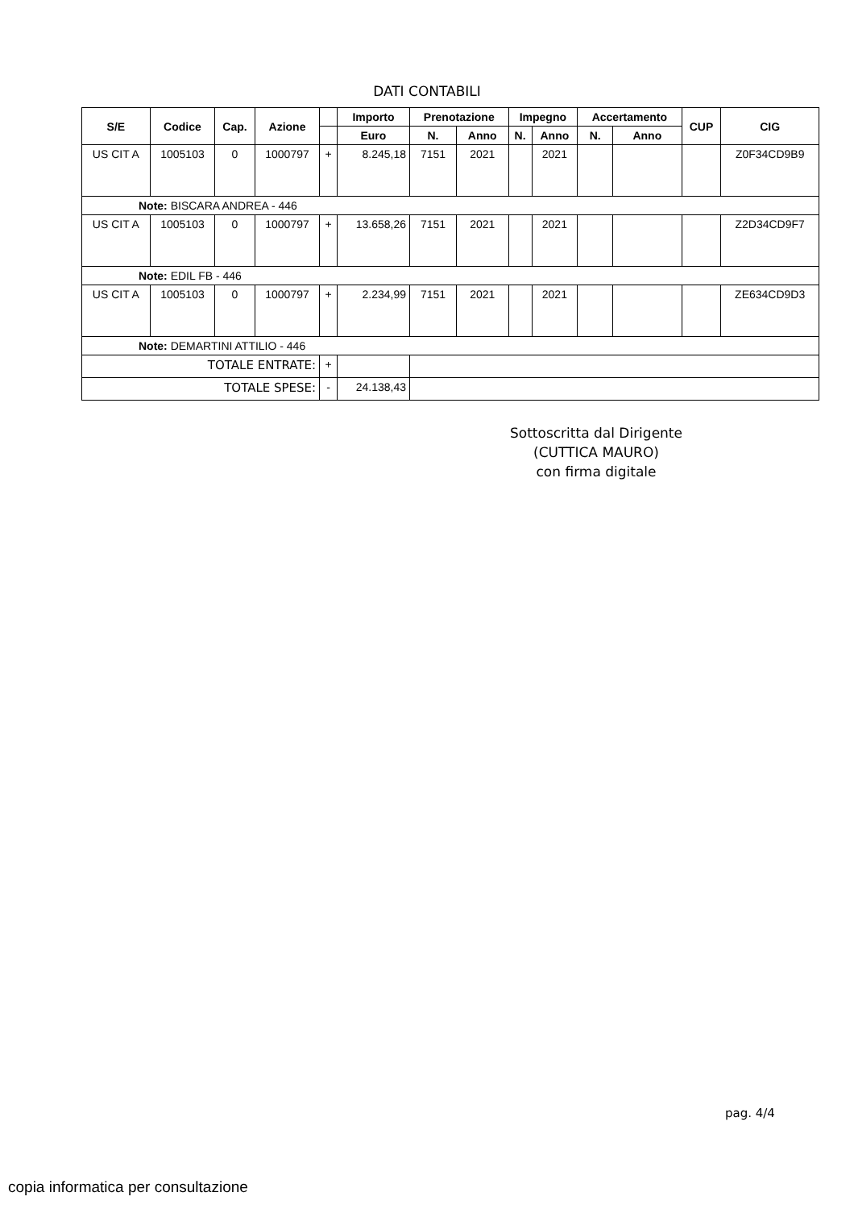DATI CONTABILI
| S/E | Codice | Cap. | Azione | | Importo | Prenotazione | | Impegno | | Accertamento | | CUP | CIG |
| --- | --- | --- | --- | --- | --- | --- | --- | --- | --- | --- | --- | --- | --- |
| | | | | | Euro | N. | Anno | N. | Anno | N. | Anno | | |
| US CIT A | 1005103 | 0 | 1000797 | + | 8.245,18 | 7151 | 2021 | | 2021 | | | | Z0F34CD9B9 |
| Note: BISCARA ANDREA - 446 | | | | | | | | | | | | | |
| US CIT A | 1005103 | 0 | 1000797 | + | 13.658,26 | 7151 | 2021 | | 2021 | | | | Z2D34CD9F7 |
| Note: EDIL FB - 446 | | | | | | | | | | | | | |
| US CIT A | 1005103 | 0 | 1000797 | + | 2.234,99 | 7151 | 2021 | | 2021 | | | | ZE634CD9D3 |
| Note: DEMARTINI ATTILIO - 446 | | | | | | | | | | | | | |
| TOTALE ENTRATE: | | | | + | | | | | | | | | |
| TOTALE SPESE: | | | | - | 24.138,43 | | | | | | | | |
Sottoscritta dal Dirigente
(CUTTICA MAURO)
con firma digitale
pag. 4/4
copia informatica per consultazione